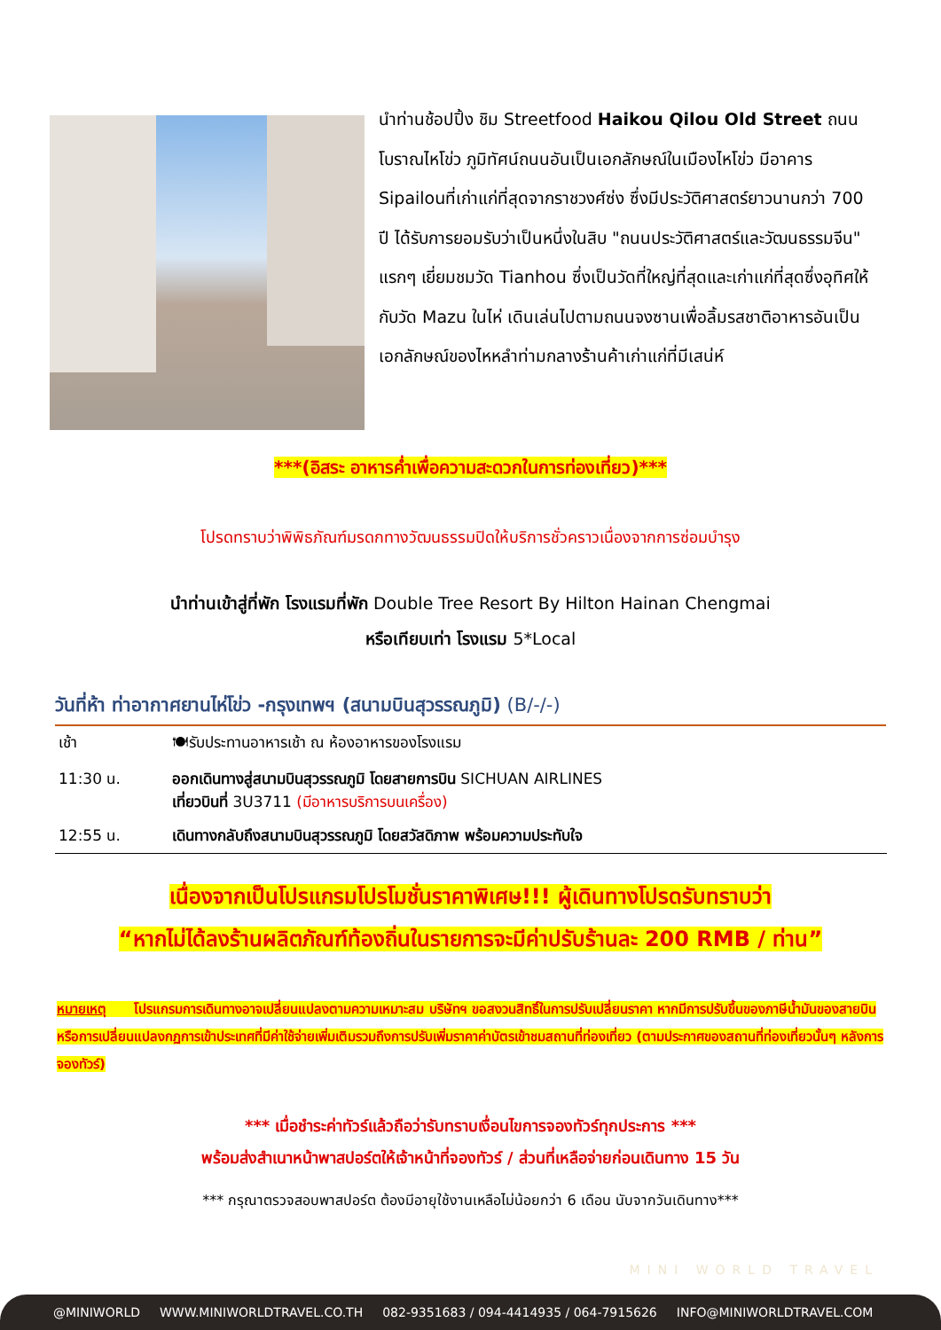นำท่านช้อปปิ้ง ชิม Streetfood Haikou Qilou Old Street ถนนโบราณไหโข่ว ภูมิทัศน์ถนนอันเป็นเอกลักษณ์ในเมืองไหโข่ว มีอาคาร Sipailouที่เก่าแก่ที่สุดจากราชวงศ์ซ่ง ซึ่งมีประวัติศาสตร์ยาวนานกว่า 700 ปี ได้รับการยอมรับว่าเป็นหนึ่งในสิบ "ถนนประวัติศาสตร์และวัฒนธรรมจีน" แรกๆ เยี่ยมชมวัด Tianhou ซึ่งเป็นวัดที่ใหญ่ที่สุดและเก่าแก่ที่สุดซึ่งอุทิศให้กับวัด Mazu ในไห่ เดินเล่นไปตามถนนจงซานเพื่อลิ้มรสชาติอาหารอันเป็นเอกลักษณ์ของไหหลำท่ามกลางร้านค้าเก่าแก่ที่มีเสน่ห์
***(อิสระ อาหารค่ำเพื่อความสะดวกในการท่องเที่ยว)***
โปรดทราบว่าพิพิธภัณฑ์มรดกทางวัฒนธรรมปิดให้บริการชั่วคราวเนื่องจากการซ่อมบำรุง
นำท่านเข้าสู่ที่พัก โรงแรมที่พัก Double Tree Resort By Hilton Hainan Chengmai
หรือเทียบเท่า โรงแรม 5*Local
วันที่ห้า ท่าอากาศยานไห่โข่ว -กรุงเทพฯ (สนามบินสุวรรณภูมิ) (B/-/-)
| เช้า | 🍽รับประทานอาหารเช้า ณ ห้องอาหารของโรงแรม |
| 11:30 น. | ออกเดินทางสู่สนามบินสุวรรณภูมิ โดยสายการบิน SICHUAN AIRLINES เที่ยวบินที่ 3U3711 (มีอาหารบริการบนเครื่อง) |
| 12:55 น. | เดินทางกลับถึงสนามบินสุวรรณภูมิ โดยสวัสดิภาพ พร้อมความประทับใจ |
เนื่องจากเป็นโปรแกรมโปรโมชั่นราคาพิเศษ!!! ผู้เดินทางโปรดรับทราบว่า
“หากไม่ได้ลงร้านผลิตภัณฑ์ท้องถิ่นในรายการจะมีค่าปรับร้านละ 200 RMB / ท่าน”
หมายเหตุ โปรแกรมการเดินทางอาจเปลี่ยนแปลงตามความเหมาะสม บริษัทฯ ขอสงวนสิทธิ์ในการปรับเปลี่ยนราคา หากมีการปรับขึ้นของภาษีน้ำมันของสายบินหรือการเปลี่ยนแปลงกฏการเข้าประเทศที่มีค่าใช้จ่ายเพิ่มเติมรวมถึงการปรับเพิ่มราคาค่าบัตรเข้าชมสถานที่ท่องเที่ยว (ตามประกาศของสถานที่ท่องเที่ยวนั้นๆ หลังการจองทัวร์)
*** เมื่อชำระค่าทัวร์แล้วถือว่ารับทราบเงื่อนไขการจองทัวร์ทุกประการ ***
พร้อมส่งสำเนาหน้าพาสปอร์ตให้เจ้าหน้าที่จองทัวร์ / ส่วนที่เหลือจ่ายก่อนเดินทาง 15 วัน
*** กรุณาตรวจสอบพาสปอร์ต ต้องมีอายุใช้งานเหลือไม่น้อยกว่า 6 เดือน นับจากวันเดินทาง***
MINI WORLD TRAVEL
@MINIWORLD WWW.MINIWORLDTRAVEL.CO.TH 082-9351683 / 094-4414935 / 064-7915626 INFO@MINIWORLDTRAVEL.COM